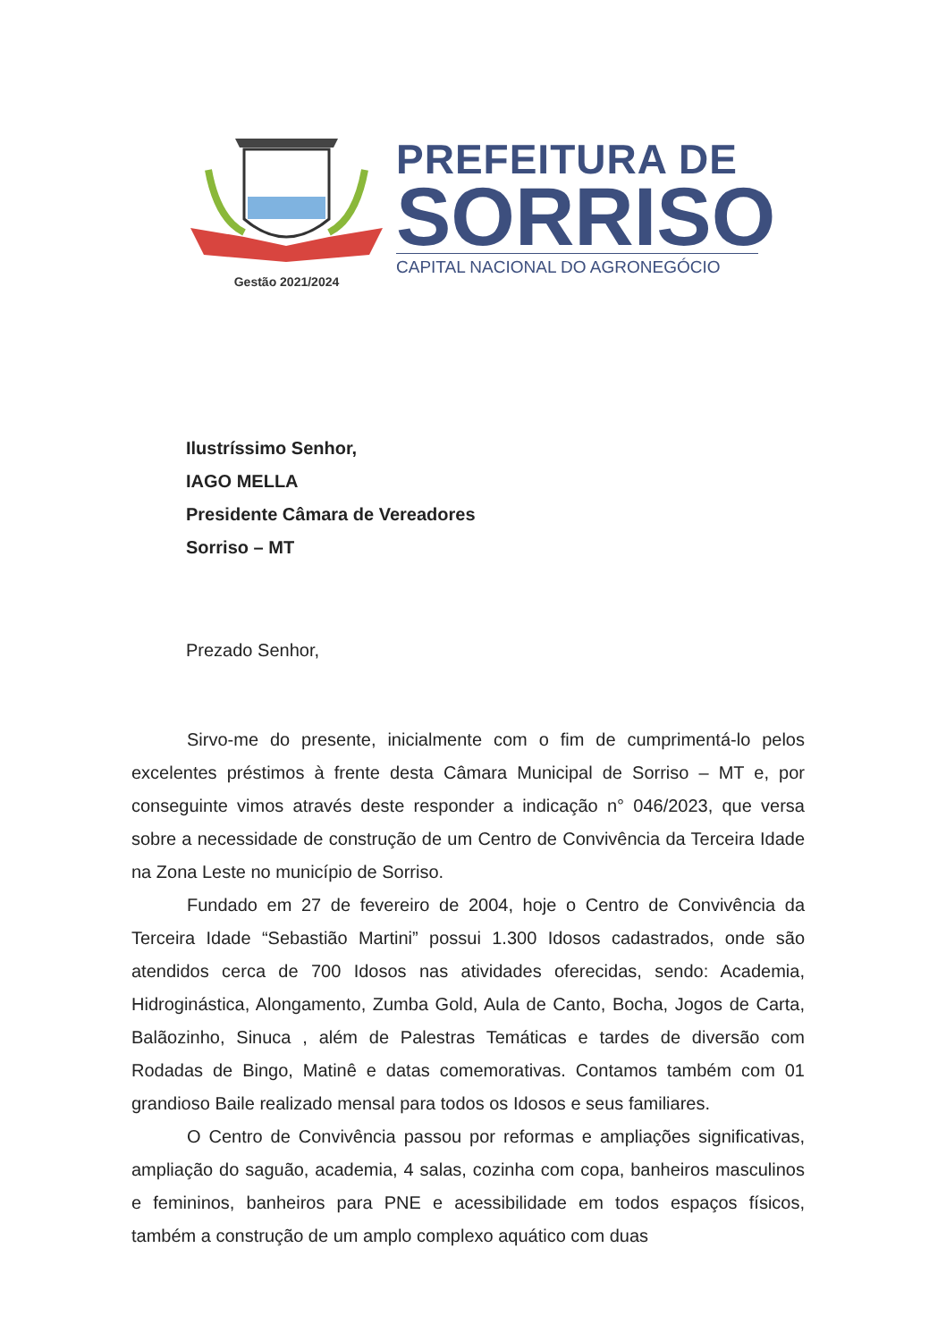Gestão 2021/2024
PREFEITURA DE
SORRISO
CAPITAL NACIONAL DO AGRONEGÓCIO
Ilustríssimo Senhor,
IAGO MELLA
Presidente Câmara de Vereadores
Sorriso – MT
Prezado Senhor,
Sirvo-me do presente, inicialmente com o fim de cumprimentá-lo pelos excelentes préstimos à frente desta Câmara Municipal de Sorriso – MT e, por conseguinte vimos através deste responder a indicação n° 046/2023, que versa sobre a necessidade de construção de um Centro de Convivência da Terceira Idade na Zona Leste no município de Sorriso.
Fundado em 27 de fevereiro de 2004, hoje o Centro de Convivência da Terceira Idade “Sebastião Martini” possui 1.300 Idosos cadastrados, onde são atendidos cerca de 700 Idosos nas atividades oferecidas, sendo: Academia, Hidroginástica, Alongamento, Zumba Gold, Aula de Canto, Bocha, Jogos de Carta, Balãozinho, Sinuca , além de Palestras Temáticas e tardes de diversão com Rodadas de Bingo, Matinê e datas comemorativas. Contamos também com 01 grandioso Baile realizado mensal para todos os Idosos e seus familiares.
O Centro de Convivência passou por reformas e ampliações significativas, ampliação do saguão, academia, 4 salas, cozinha com copa, banheiros masculinos e femininos, banheiros para PNE e acessibilidade em todos espaços físicos, também a construção de um amplo complexo aquático com duas